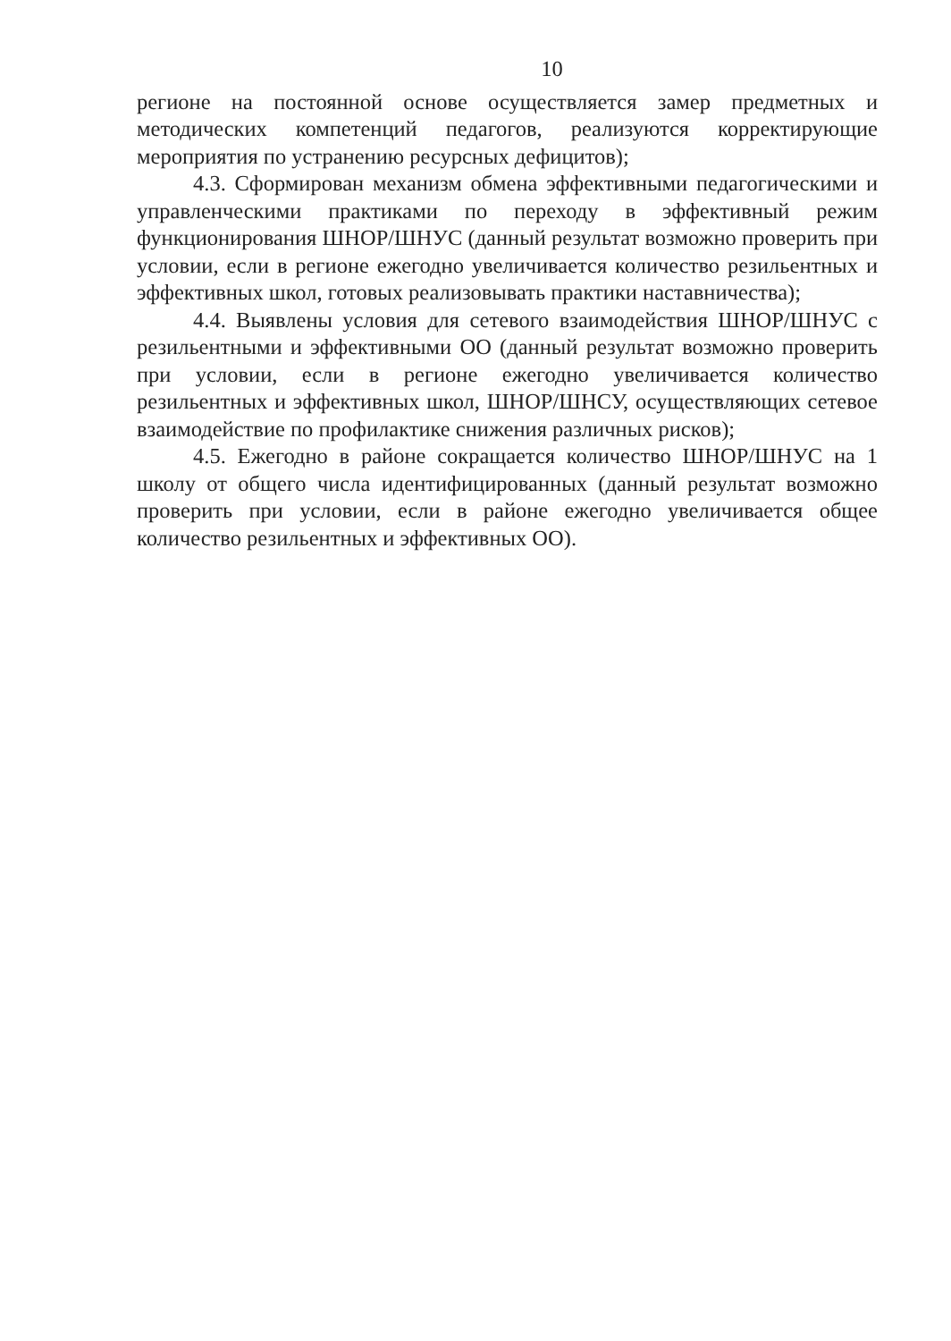10
регионе на постоянной основе осуществляется замер предметных и методических компетенций педагогов, реализуются корректирующие мероприятия по устранению ресурсных дефицитов);
4.3. Сформирован механизм обмена эффективными педагогическими и управленческими практиками по переходу в эффективный режим функционирования ШНОР/ШНУС (данный результат возможно проверить при условии, если в регионе ежегодно увеличивается количество резильентных и эффективных школ, готовых реализовывать практики наставничества);
4.4. Выявлены условия для сетевого взаимодействия ШНОР/ШНУС с резильентными и эффективными ОО (данный результат возможно проверить при условии, если в регионе ежегодно увеличивается количество резильентных и эффективных школ, ШНОР/ШНСУ, осуществляющих сетевое взаимодействие по профилактике снижения различных рисков);
4.5. Ежегодно в районе сокращается количество ШНОР/ШНУС на 1 школу от общего числа идентифицированных (данный результат возможно проверить при условии, если в районе ежегодно увеличивается общее количество резильентных и эффективных ОО).